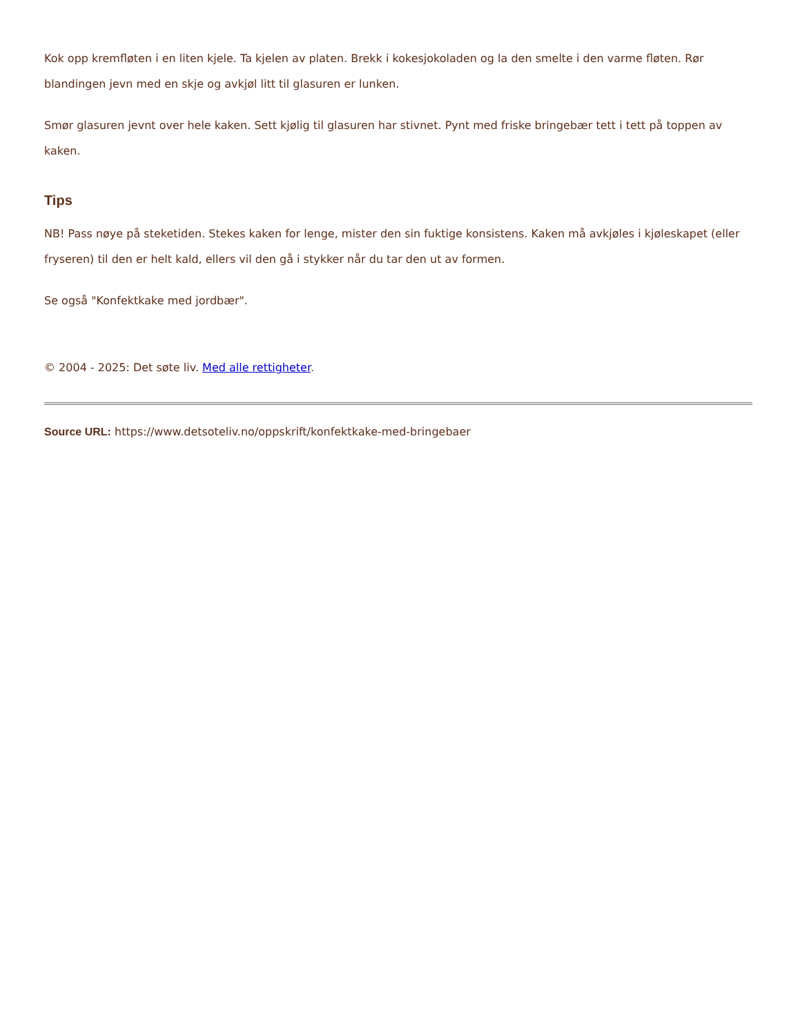Kok opp kremfløten i en liten kjele. Ta kjelen av platen. Brekk i kokesjokoladen og la den smelte i den varme fløten. Rør blandingen jevn med en skje og avkjøl litt til glasuren er lunken.
Smør glasuren jevnt over hele kaken. Sett kjølig til glasuren har stivnet. Pynt med friske bringebær tett i tett på toppen av kaken.
Tips
NB! Pass nøye på steketiden. Stekes kaken for lenge, mister den sin fuktige konsistens. Kaken må avkjøles i kjøleskapet (eller fryseren) til den er helt kald, ellers vil den gå i stykker når du tar den ut av formen.
Se også "Konfektkake med jordbær".
© 2004 - 2025: Det søte liv. Med alle rettigheter.
Source URL: https://www.detsoteliv.no/oppskrift/konfektkake-med-bringebaer